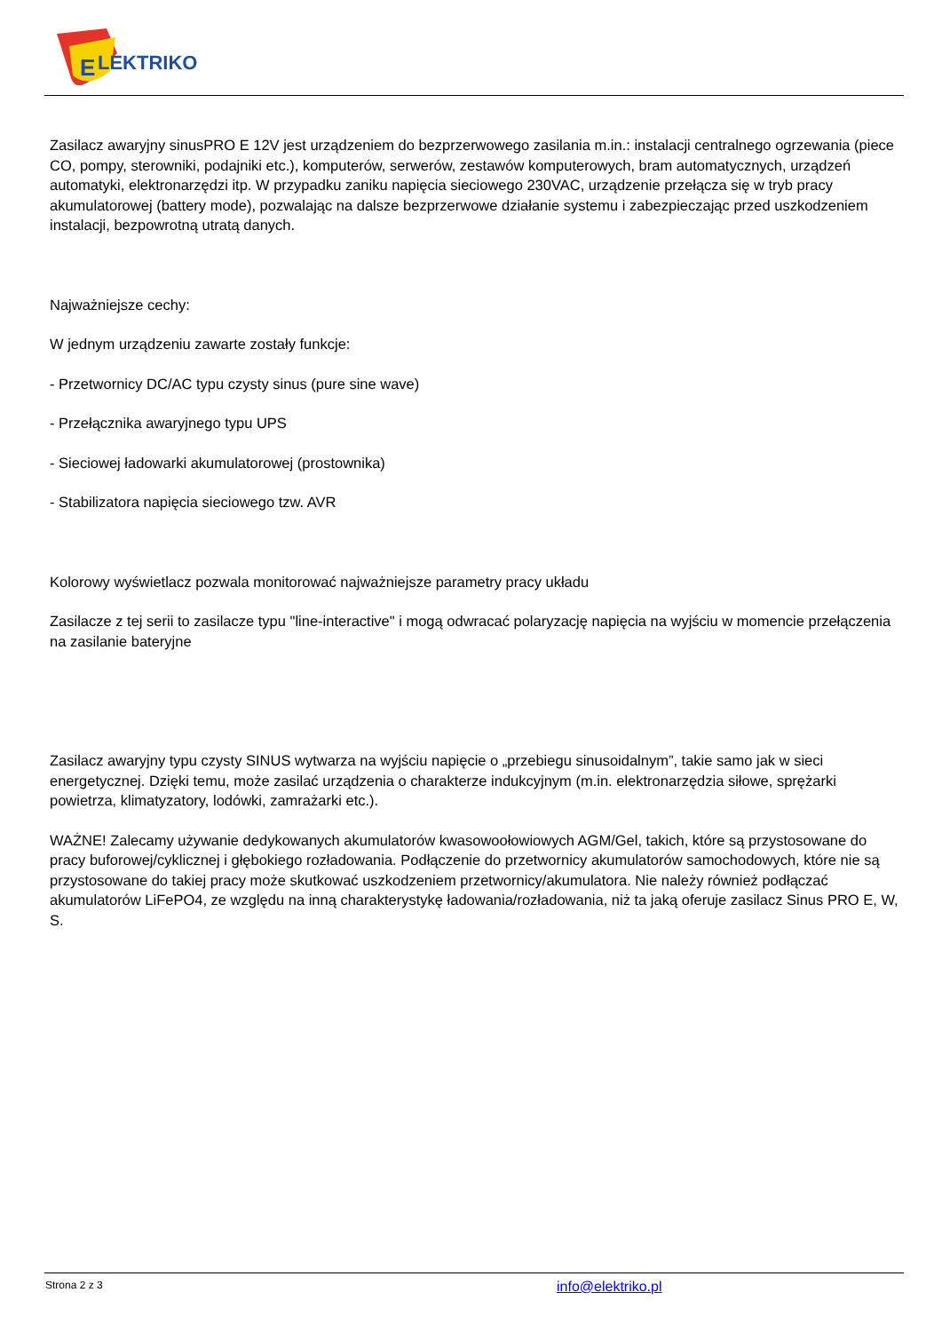E
LEKTRIKO
Zasilacz awaryjny sinusPRO E 12V jest urządzeniem do bezprzerwowego zasilania m.in.: instalacji centralnego ogrzewania (piece CO, pompy, sterowniki, podajniki etc.), komputerów, serwerów, zestawów komputerowych, bram automatycznych, urządzeń automatyki, elektronarzędzi itp. W przypadku zaniku napięcia sieciowego 230VAC, urządzenie przełącza się w tryb pracy akumulatorowej (battery mode), pozwalając na dalsze bezprzerwowe działanie systemu i zabezpieczając przed uszkodzeniem instalacji, bezpowrotną utratą danych.
Najważniejsze cechy:
W jednym urządzeniu zawarte zostały funkcje:
- Przetwornicy DC/AC typu czysty sinus (pure sine wave)
- Przełącznika awaryjnego typu UPS
- Sieciowej ładowarki akumulatorowej (prostownika)
- Stabilizatora napięcia sieciowego tzw. AVR
Kolorowy wyświetlacz pozwala monitorować najważniejsze parametry pracy układu
Zasilacze z tej serii to zasilacze typu "line-interactive" i mogą odwracać polaryzację napięcia na wyjściu w momencie przełączenia na zasilanie bateryjne
Zasilacz awaryjny typu czysty SINUS wytwarza na wyjściu napięcie o „przebiegu sinusoidalnym”, takie samo jak w sieci energetycznej. Dzięki temu, może zasilać urządzenia o charakterze indukcyjnym (m.in. elektronarzędzia siłowe, sprężarki powietrza, klimatyzatory, lodówki, zamrażarki etc.).
WAŻNE! Zalecamy używanie dedykowanych akumulatorów kwasowoołowiowych AGM/Gel, takich, które są przystosowane do pracy buforowej/cyklicznej i głębokiego rozładowania. Podłączenie do przetwornicy akumulatorów samochodowych, które nie są przystosowane do takiej pracy może skutkować uszkodzeniem przetwornicy/akumulatora. Nie należy również podłączać akumulatorów LiFePO4, ze względu na inną charakterystykę ładowania/rozładowania, niż ta jaką oferuje zasilacz Sinus PRO E, W, S.
Strona 2 z 3 info@elektriko.pl